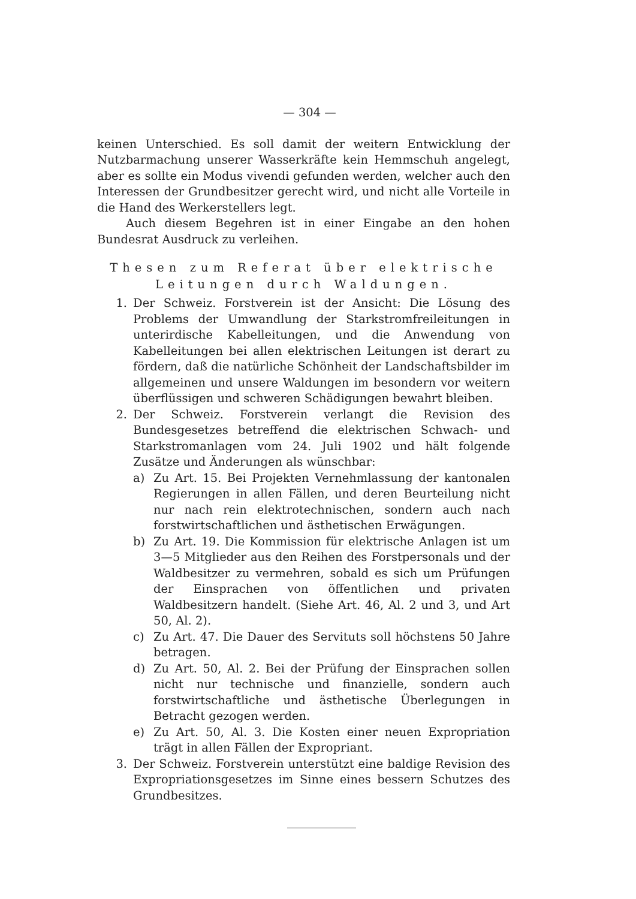— 304 —
keinen Unterschied. Es soll damit der weitern Entwicklung der Nutzbarmachung unserer Wasserkräfte kein Hemmschuh angelegt, aber es sollte ein Modus vivendi gefunden werden, welcher auch den Interessen der Grundbesitzer gerecht wird, und nicht alle Vorteile in die Hand des Werkerstellers legt.
Auch diesem Begehren ist in einer Eingabe an den hohen Bundesrat Ausdruck zu verleihen.
Thesen zum Referat über elektrische Leitungen durch Waldungen.
1. Der Schweiz. Forstverein ist der Ansicht: Die Lösung des Problems der Umwandlung der Starkstromfreileitungen in unterirdische Kabelleitungen, und die Anwendung von Kabelleitungen bei allen elektrischen Leitungen ist derart zu fördern, daß die natürliche Schönheit der Landschaftsbilder im allgemeinen und unsere Waldungen im besondern vor weitern überflüssigen und schweren Schädigungen bewahrt bleiben.
2. Der Schweiz. Forstverein verlangt die Revision des Bundesgesetzes betreffend die elektrischen Schwach- und Starkstromanlagen vom 24. Juli 1902 und hält folgende Zusätze und Änderungen als wünschbar:
a) Zu Art. 15. Bei Projekten Vernehmlassung der kantonalen Regierungen in allen Fällen, und deren Beurteilung nicht nur nach rein elektrotechnischen, sondern auch nach forstwirtschaftlichen und ästhetischen Erwägungen.
b) Zu Art. 19. Die Kommission für elektrische Anlagen ist um 3—5 Mitglieder aus den Reihen des Forstpersonals und der Waldbesitzer zu vermehren, sobald es sich um Prüfungen der Einsprachen von öffentlichen und privaten Waldbesitzern handelt. (Siehe Art. 46, Al. 2 und 3, und Art 50, Al. 2).
c) Zu Art. 47. Die Dauer des Servituts soll höchstens 50 Jahre betragen.
d) Zu Art. 50, Al. 2. Bei der Prüfung der Einsprachen sollen nicht nur technische und finanzielle, sondern auch forstwirtschaftliche und ästhetische Überlegungen in Betracht gezogen werden.
e) Zu Art. 50, Al. 3. Die Kosten einer neuen Expropriation trägt in allen Fällen der Expropriant.
3. Der Schweiz. Forstverein unterstützt eine baldige Revision des Expropriationsgesetzes im Sinne eines bessern Schutzes des Grundbesitzes.